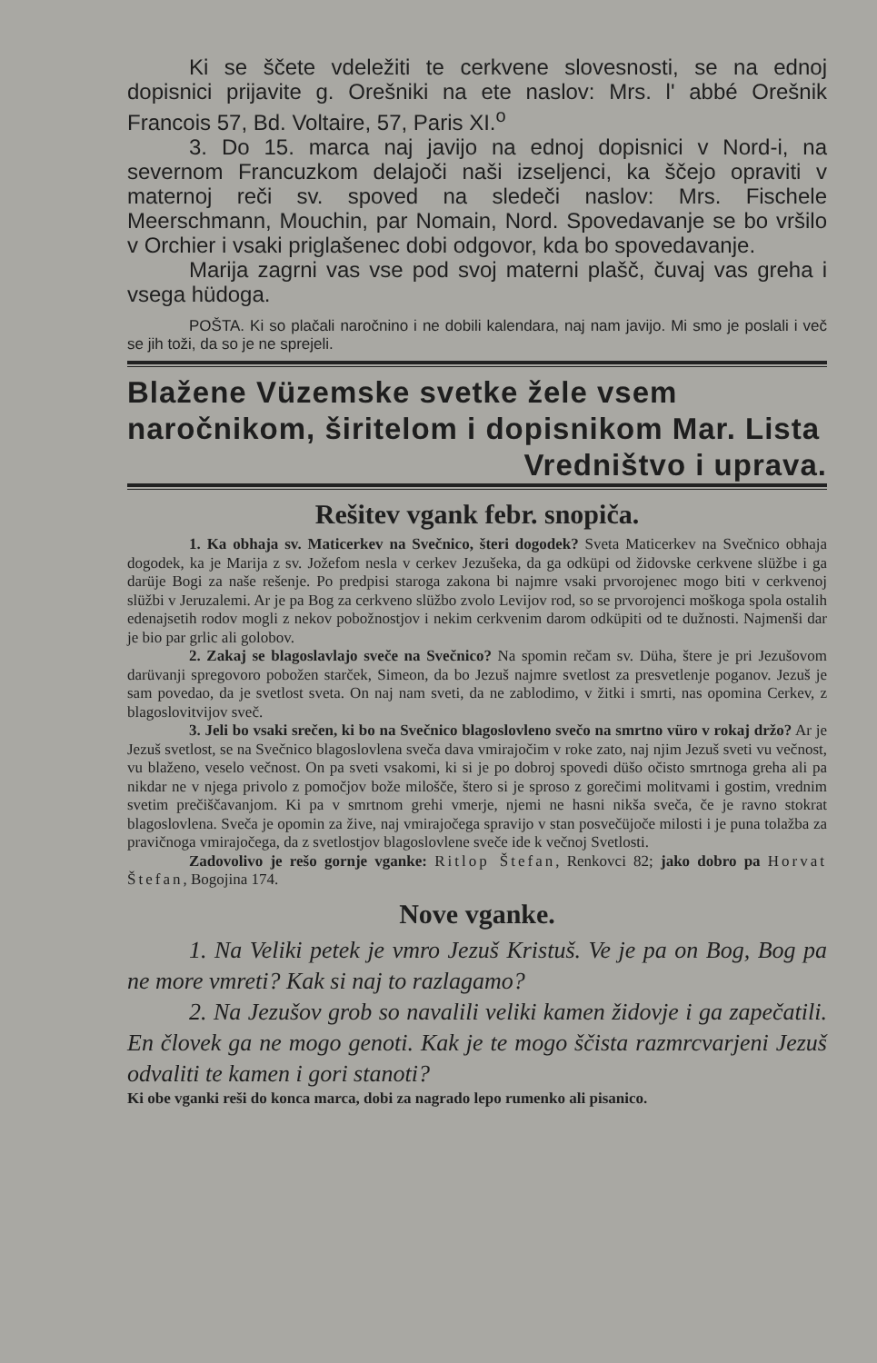Ki se ščete vdeležiti te cerkvene slovesnosti, se na ednoj dopisnici prijavite g. Orešniki na ete naslov: Mrs. l' abbé Orešnik Francois 57, Bd. Voltaire, 57, Paris XI.<sup>o</sup>
3. Do 15. marca naj javijo na ednoj dopisnici v Nord-i, na severnom Francuzkom delajoči naši izseljenci, ka ščejo opraviti v maternoj reči sv. spoved na sledeči naslov: Mrs. Fischele Meerschmann, Mouchin, par Nomain, Nord. Spovedavanje se bo vršilo v Orchier i vsaki priglašenec dobi odgovor, kda bo spovedavanje.
Marija zagrni vas vse pod svoj materni plašč, čuvaj vas greha i vsega hüdoga.
POŠTA. Ki so plačali naročnino i ne dobili kalendara, naj nam javijo. Mi smo je poslali i več se jih toži, da so je ne sprejeli.
Blažene Vüzemske svetke žele vsem naročnikom, širitelom i dopisnikom Mar. Lista Vredništvo i uprava.
Rešitev vgank febr. snopiča.
1. Ka obhaja sv. Maticerkev na Svečnico, šteri dogodek? Sveta Maticerkev na Svečnico obhaja dogodek, ka je Marija z sv. Jožefom nesla v cerkev Jezušeka, da ga odküpi od židovske cerkvene slüžbe i ga darüje Bogi za naše rešenje. Po predpisi staroga zakona bi najmre vsaki prvorojenec mogo biti v cerkvenoj slüžbi v Jeruzalemi. Ar je pa Bog za cerkveno slüžbo zvolo Levijov rod, so se prvorojenci moškoga spola ostalih edenajsetih rodov mogli z nekov pobožnostjov i nekim cerkvenim darom odküpiti od te dužnosti. Najmenši dar je bio par grlic ali golobov.
2. Zakaj se blagoslavlajo sveče na Svečnico? Na spomin rečam sv. Düha, štere je pri Jezušovom darüvanji spregovoro pobožen starček, Simeon, da bo Jezuš najmre svetlost za presvetlenje poganov. Jezuš je sam povedao, da je svetlost sveta. On naj nam sveti, da ne zablodimo, v žitki i smrti, nas opomina Cerkev, z blagoslovitvijov sveč.
3. Jeli bo vsaki srečen, ki bo na Svečnico blagoslovleno svečo na smrtno vüro v rokaj držo? Ar je Jezuš svetlost, se na Svečnico blagoslovlena sveča dava vmirajočim v roke zato, naj njim Jezuš sveti vu večnost, vu blaženo, veselo večnost. On pa sveti vsakomi, ki si je po dobroj spovedi düšo očisto smrtnoga greha ali pa nikdar ne v njega privolo z pomočjov bože milošče, štero si je sproso z gorečimi molitvami i gostim, vrednim svetim prečiščavanjom. Ki pa v smrtnom grehi vmerje, njemi ne hasni nikša sveča, če je ravno stokrat blagoslovlena. Sveča je opomin za žive, naj vmirajočega spravijo v stan posvečüjoče milosti i je puna tolažba za pravičnoga vmirajočega, da z svetlostjov blagoslovlene sveče ide k večnoj Svetlosti.
Zadovolivo je rešo gornje vganke: Ritlop Štefan, Renkovci 82; jako dobro pa Horvat Štefan, Bogojina 174.
Nove vganke.
1. Na Veliki petek je vmro Jezuš Kristuš. Ve je pa on Bog, Bog pa ne more vmreti? Kak si naj to razlagamo?
2. Na Jezušov grob so navalili veliki kamen židovje i ga zapečatili. En človek ga ne mogo genoti. Kak je te mogo ščista razmrcvarjeni Jezuš odvaliti te kamen i gori stanoti?
Ki obe vganki reši do konca marca, dobi za nagrado lepo rumenko ali pisanico.